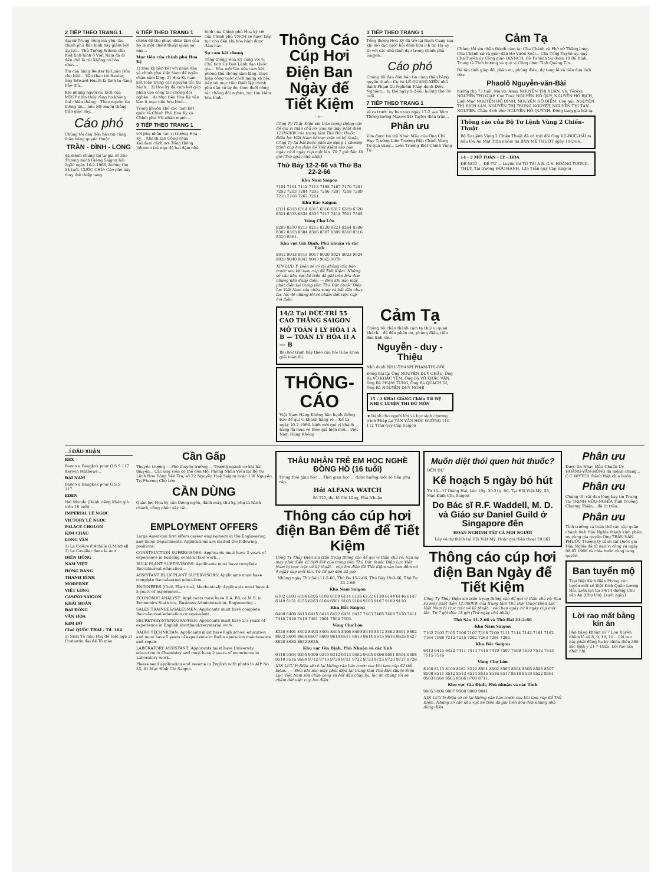2 TIẾP THEO TRANG 1
đại sứ Trung cộng mà yêu cầu chính phủ Bắc kinh hãy giảm bớt áp lực... Thủ Tướng Wilson cho biết tình hình ở Việt Nam đã đi đến chỗ là rất không có hòa nhau...
Tin của hãng Reuter từ Luân Đôn cho biết... Văn theo tin Reuter, ông Edward Heath là lãnh tụ đảng Bảo thủ...
Khi những người du kích của MTGP nhìn thấy rằng họ không thể chiến thắng... Theo nguồn tin thông tin... nếu Mỹ muốn thắng trận giặc này...
Cáo phó
Chúng tôi đau đớn báo tin cùng thân bằng quyến thuộc...
TRẦN - ĐÌNH - LONG
đã mệnh chung tại tư gia số 355 Trương minh Giảng Saigon hồi 1g30 ngày 10-2-1966, hưởng thọ 54 tuổi. CƯỚC CHÚ: Cáo phó này thay thế thiệp tang.
6 TIẾP THEO TRANG 1
chiến để thu phục nhân tâm của họ là một chiến thuật quân sự nữa...
Mục tiêu của chính phủ Hoa Kỳ
1) Hoa kỳ liên kết với nhân dân và chính phủ Việt Nam để ngăn chặn xâm lăng. 2) Hoa Kỳ cam kết toàn trọng các nguyên tắc thi hành... 3) Hoa kỳ đã cam kết góp phần vào công tác chống đói nghèo... 4) Mục tiêu Hoa Kỳ vẫn làm ít mục tiêu hòa bình...
Trong khuôn khổ các cam kết quốc tế Chính Phủ Hoa Kỳ và Chính phủ VN nhấn mạnh...
9 TIẾP THEO TRANG 1
với phụ nhân các vị trưởng Hoa Kỳ... Khách sạn Công chúa Kaiulani cách nơi Tổng thống Johnson trú ngụ độ hai dặm nhà.
binh của Chính phủ Hoa kỳ với của Chính phủ VNCH sẽ được tiếp tục cho đến khi hòa bình được đảm bảo.
Sự cam kết chung
Tổng thống Hoa Kỳ cùng với vị Chủ tịch Ủy Ban Lãnh đạo Quốc gia... Hòa một lần nữa cam kết: phòng thủ chống xâm lăng, thực hiện công cuộc cách mạng xã hội, tiến tới mục tiêu thiết lập chính phủ dân cử tự do, theo đuổi công tác chống đói nghèo, tục tìm kiếm hòa bình.
Thông Cáo Cúp Hơi Điện Ban Ngày để Tiết Kiệm
—o—
Công Ty Thủy Điện xin trân trọng thông cáo để quí vị thân chủ rõ: Sau sự máy phát điện 12.000KW của trung tâm Thủ Đức thuộc Điện lực Việt Nam bị trục trặc về kỹ thuật, Công Ty lại bắt buộc phải áp dụng 1 chương trình cúp hơi điện để Tiết Kiệm vào ban ngày cứ 8 ngày cúp một lần. Từ 7 giờ đến 18 giờ (Trừ ngày chủ nhật)
Thứ Bảy 12-2-66 và Thứ Ba 22-2-66
Khu Nam Saigon
7101 7104 7112 7113 7165 7167 7170 7201 7202 7203 7204 7205 7206 7207 7208 7209 7210 7266 7267 7261.
Khu Bắc Saigon
6311 6313 6314 6315 6316 6317 6319 6320 6321 6333 6334 6335 7417 7418 7501 7505
Vùng Chợ Lớn
8209 8210 8213 8215 8220 8221 8264 8286 8302 8303 8304 8306 8307 8309 8310 8316 8320 8361.
Khu vực Gia Định, Phú nhuận và các Tỉnh
9012 9013 9015 9017 9020 9021 9023 9024 9028 9040 9042 9043 9065 9078.
XIN LƯU Ý: Điện sẽ có lại không cần báo trước sau khi tạm cúp để Tiết Kiệm. Những số cầu khu vực kể trên đã ghi trên hóa đơn những nhà dùng điện. — Đến khi nào máy phát điện tại trung tâm Thủ Đức thuộc Điện lực Việt Nam sửa chữa xong và bắt đầu chạy lại, lúc đó chúng tôi sẽ chấm dứt việc cúp hơi điện.
3 TIẾP THEO TRANG 1
Tổng thống Hoa Kỳ đã trở lại Bạch Cung sau khi mở các cuộc hội đàm hữu ích tại Hạ uy Di với các nhà lãnh đạo trong chính phủ Saigon...
Cáo phó
Chúng tôi đau đớn báo tin cùng thân bằng quyến thuộc: Cụ bà LÊ-QUANG-XIỂN nhũ danh Phạm thị Nghiêm Pháp danh Diệu Nghiêm... tạ thế ngày 9-2-66, hưởng thọ 78 tuổi.
7 TIẾP THEO TRANG 1
sẽ ra trước ủy ban vào ngày 17-2 sau hôm Thống tướng Maxwell D Taylor điều trần...
Phân ưu
Vừa được tin trễ Nhạc Mẫu của Ông Chi Huy Trưởng Liên Trường Biệt Chính Vùng Tư quá vãng... Liên Trường Biệt Chính Vùng Tư.
14/2 Tại ĐỨC-TRÍ 55 CAO THẮNG SAIGON
MỞ TOÁN I LÝ HÓA I A B — TOÁN LÝ HÓA II A — B
Bài học trình bày theo câu hỏi Giáo Khoa giải toán thi.
THÔNG-CÁO
Việt Nam Hàng Không hân hạnh thông báo để quí vị khách hàng rõ... Kể từ ngày 10-2-1966, kính mời quí vị khách hàng đã mua vé theo giá hiện mới... Việt Nam Hàng Không
Cảm Tạ
Chúng tôi chân thành cảm tạ Quý vị quan khách... đã đến phân ưu, phúng điếu, tiễn đưa linh cữu:
Nguyễn - duy - Thiệu
Nhũ danh NHU-THANH PHẠM-THỊ-BỒI
Đồng bái tạ: Ông NGUYỄN DUY CHÂU, Ông Bà VÕ KHẮC YÊM, Ông Bà VÕ KHẮC VĂN, Ông Bà PHẠM TUNG, Ông Bà QUÁCH DI, Ông Bà NGUYỄN DUY NGHỆ
15 - 2 KHAI GIẢNG Chiều Tối ĐỆ NHỊ C LUYỆN THI ĐỦ MÔN
★ Dành cho người lớn và học sinh chương trình Pháp tại TÂN VĂN HỌC ĐƯỜNG 110-112 Trần-quý-Cáp Saigon
Cảm Tạ
Chúng tôi xin chân thành cảm tạ: Cha Chánh và Phó xứ Thăng long, Cha Chánh xứ và giáo dân Họ Vườn Xoài... Cha Tổng Tuyên úy, quý Cha Tuyên úy Cộng giáo QLVNCH, Bộ Tư lệnh Sư đoàn 10 Bộ Binh, Trung tá Tỉnh trưởng và quý vị Công chức Tỉnh Quảng Tín...
Đã tận tình giúp đỡ, phân ưu, phúng điếu, dự tang lễ và tiễn đưa linh cữu:
Phaolô Nguyễn-văn-Bài
hưởng thọ 73 tuổi. Mẹ vợ: Anna NGUYỄN THỊ XUÂN. Vợ: Têrêxa NGUYỄN THỊ GIÁP. Con Trai: NGUYỄN HỒ QUÝ, NGUYỄN HỒ BỊCH, Linh Mục NGUYỄN HỒ ĐÌNH, NGUYỄN HỒ ĐIỂM. Con gái: NGUYỄN THỊ BÍCH LAN, NGUYỄN THỊ TRUNG NGUYỆT, NGUYỄN THỊ TÂN NGUYÊN. Cháu đích tôn: NGUYỄN HỒ QUỲNH. Đồng tang gia bái tạ.
Thông cáo của Bộ Tư Lệnh Vùng 2 Chiến-Thuật
Bộ Tư Lệnh Vùng 2 Chiến Thuật đã có trát đòi Ông VŨ-ĐỨC-HẢI ra hầu tòa Án Mặt Trận nhóm tại BAN MÊ THUỘT ngày 10-2-66...
14 - 2 MỞ TOÁN - LÝ - HÓA
ĐỆ NGŨ — ĐỆ TỨ — Luyện thi TÚ TÀI A.B. G.S. HOÀNG-TƯỜNG-THỤY. Tại trường ĐỨC-HẠNH, 135 Trần quý Cáp Saigon
...Í ĐẦU XUÂN
REX
Banco a Bangkok pour O.S.S 117 Kerwin Mathews...
ĐẠI NAM
Banco a Bangkok pour O.S.S 117...
EDEN
Nel Mondo (Dành riêng khán giả trên 18 tuổi)...
IMPÉRIAL LÊ NGỌC
VICTORY LÊ NGỌC
PALACE CHOLON
KIM CHÂU
LONG VÂN
1) La Colère d'Achille G.Mitchell 2) Le Cavalier dans la nuit
DIÊN HỒNG
NAM VIỆT
HỒNG BÀNG
THANH BÌNH
MODERNE
VIỆT LONG
CASINO SAIGON
KHẢI HOÀN
ĐẠI ĐỒNG
VĂN HOA
KIM ĐÔ
Ciné QUỐC THÁI - Tđ. 104
1) Sissi Tô màu Phụ đề Việt ngữ 2) Costantin đại đế Tô màu
Cần Gấp
Thuyền trưởng — Phó thuyền trưởng — Trưởng ngành cơ khí hải thuyền... Các ứng viên có thể đến Hội Phòng Nhân Viên tại Bộ Tư Lệnh Hoa Đông Yến Trạ, số 22 Nguyễn Huệ Saigon hoặc 136 Nguyễn Tri Phương Chợ Lớn.
CẦN DÙNG
Quân lực Hoa kỳ cần thông ngôn, đánh máy, thư ký, phụ tá hành chánh, công nhân xây cất...
EMPLOYMENT OFFERS
Large American firm offers career employment in the Engineering and Sales Departments. Applications are invited the following positions:
CONSTRUCTION SUPERVISORS: Applicants must have 3 years of experience in building construction work...
BULK PLANT SUPERVISORS: Applicants must have complete Baccalaureat education...
ASSISTANT BULK PLANT SUPERVISORS: Applicants must have complete Baccalaureat education...
ENGINEERS (Civil, Electrical, Mechanical): Applicants must have 4-5 years of experience...
ECONOMIC ANALYST: Applicants must have B.A. BS, or M.S. in Economics Statistics, Business Administration, Engineering...
SALES TRAINEES/SALESMEN: Applicants must have complete Baccalaureat education or equivalent...
SECRETARY/STENOGRAPHER: Applicants must have 2-3 years of experience in English shorthand/secretarial work.
RADIO TECHNICIAN: Applicants must have high school education and must have 5 years of experience in Radio operation maintenance and repair.
LABORATORY ASSISTANT: Applicants must have University education in Chemistry and must have 2 years of experience in Laboratory work...
Please send application and resume in English with photo to AIP No. 33, 41 Mạc Đĩnh Chi Saigon.
THÂU NHẬN TRẺ EM HỌC NGHỀ ĐỒNG HỒ (16 tuổi)
Trong thời gian học ... Thời gian học ... được hưởng một số tiền phụ cấp.
Hỏi ALFANA WATCH
Số 222, đại lộ Chi Lăng, Phú Nhuận
Thông cáo cúp hơi điện Ban Đêm để Tiết Kiệm
Công Ty Thủy Điện xin trân trọng thông cáo để quí vị thân chủ rõ: Sau sự máy phát điện 12.000 KW của trung tâm Thủ Đức thuộc Điện Lực Việt Nam bị trục trặc về kỹ thuật... cúp hơi điện để Tiết Kiệm vào ban đêm cứ 4 ngày cúp một lần. Từ 18 giờ đến 22 giờ.
Những ngày Thứ Sáu 11-2-66, Thứ Ba 15-2-66, Thứ Bảy 19-2-66, Thứ Tư 23-2-66
Khu Nam Saigon
6102 6103 6104 6105 6108 6109 6114 6136 6132 6138 6144 6146 6147 6149 6151 6155 6163 6164 6501 9103 9104 9105 9107 9109 9110.
Khu Bắc Saigon
6408 6409 6413 6415 6416 6422 6431 6437 7403 7405 7408 7410 7411 7415 7416 7419 7461 7501 7502 7503.
Vùng Chợ Lớn
8320 8401 8402 8403 8404 8405 8406 8409 8410 8412 8462 8601 8602 8603 8604 8606 8607 8609 8610 8611 8613 8614 8615 8616 8625 8627 8628 8630 8632 8635.
Khu vực Gia Định, Phú Nhuận và các tỉnh
9116 9304 9305 9309 9310 9312 9313 9402 9405 9406 9501 9504 9508 9510 9516 9564 9712 9719 9720 9721 9722 9723 9725 9726 9727 9728.
XIN LƯU Ý: Điện sẽ có lại không cần báo trước sau khi tạm cúp để tiết kiệm... — Đến khi nào máy phát điện tại trung tâm Thủ Đức thuộc Điện Lực Việt Nam sửa chữa xong và bắt đầu chạy lại, lúc đó chúng tôi sẽ chấm dứt việc cúp hơi điện.
Muốn diệt thói quen hút thuốc?
ĐẾN DỰ
Kế hoạch 5 ngày bỏ hút
Từ 13—17 tháng Hai, Lúc 19g. 30-21g. 00, Tại Hội Việt-Mỹ, 55, Mạc Đĩnh Chi, Saigon
Do Bác sĩ R.F. Waddell, M. D. và Giáo sư Daniel Guild ở Singapore đến
HOAN NGHINH TẤT CẢ MỌI NGƯỜI
Lấy vé dự thính tại Hội Việt Mỹ. Hoặc gọi điện thoại 20.862
Thông cáo cúp hơi điện Ban Ngày để Tiết Kiệm
Công Ty Thủy Điện xin trân trọng thông cáo để quí vị thân chủ rõ: Sau sự máy phát điện 12.000KW của trung tâm Thủ Đức thuộc Điện Lực Việt Nam bị trục trặc về kỹ thuật... vào ban ngày cứ 8 ngày cúp một lần. Từ 7 giờ đến 18 giờ (Trừ ngày chủ nhật)
Thứ Sáu 11-2-66 và Thứ Hai 21-2-66
Khu Nam Saigon
7102 7103 7105 7106 7107 7108 7109 7111 7114 7142 7161 7162 7164 7168 7212 7215 7262 7263 7264 7265.
Khu Bắc Saigon
6413 6415 6422 7411 7413 7416 7419 7507 7509 7510 7512 7513 7515 7516
Vùng Chợ Lớn
8108 8113 8109 8161 8219 8501 8502 8503 8504 8505 8506 8507 8508 8511 8512 8513 8514 8515 8516 8517 8518 8519 8522 8561 8563 8564 8565 8566 8708 8711.
Khu vực Gia Định, Phú nhuận và các Tỉnh
9005 9006 9007 9008 9009 9041
XIN LƯU Ý: Điện sẽ có lại không cần báo trước sau khi tạm cúp để Tiết Kiệm. Những số các khu vực kể trên đã ghi trên hóa đơn những nhà dùng điện.
Phân ưu
Được tin Nhạc Mẫu Chuẩn Úy HOÀNG-VĂN-HỒNG đã mệnh chung... C.C.40YTCB thành thật chia buồn...
Phân ưu
Chúng tôi rất đau lòng hay tin Trung Tá: TRỊNH-HỮU-NGHĨA Tỉnh Trưởng Chương Thiện... đã từ trần...
Phân ưu
Tỉnh trưởng và toàn thể các cấp quân chánh tỉnh Hậu Nghĩa thành kính phân ưu cùng gia quyến Ông TRẦN-VĂN-PHƯỚC Trưởng ty cảnh sát Quốc gia Hậu Nghĩa đã tử nạn vì công vụ ngày 08-02.1966 và chia buồn cùng tang quyến.
Ban tuyển mộ
Trại Biệt Kích Biên Phòng cần tuyển một số Biệt Kích Quân Lương Hải, Liên lạc tại 34/14 đường Chu văn An (Chợ lớn). (suốt ngày)
Lời rao mất bằng kín án
Bản bằng khoán số 7 Lon Xuyên nhằm lô số 8, 9, 10, 11... Lời rao này phát đăng ba kỳ chiếu điều 365 sắc lệnh y 21-7-1925. Lời rao lần nhứt nhì.